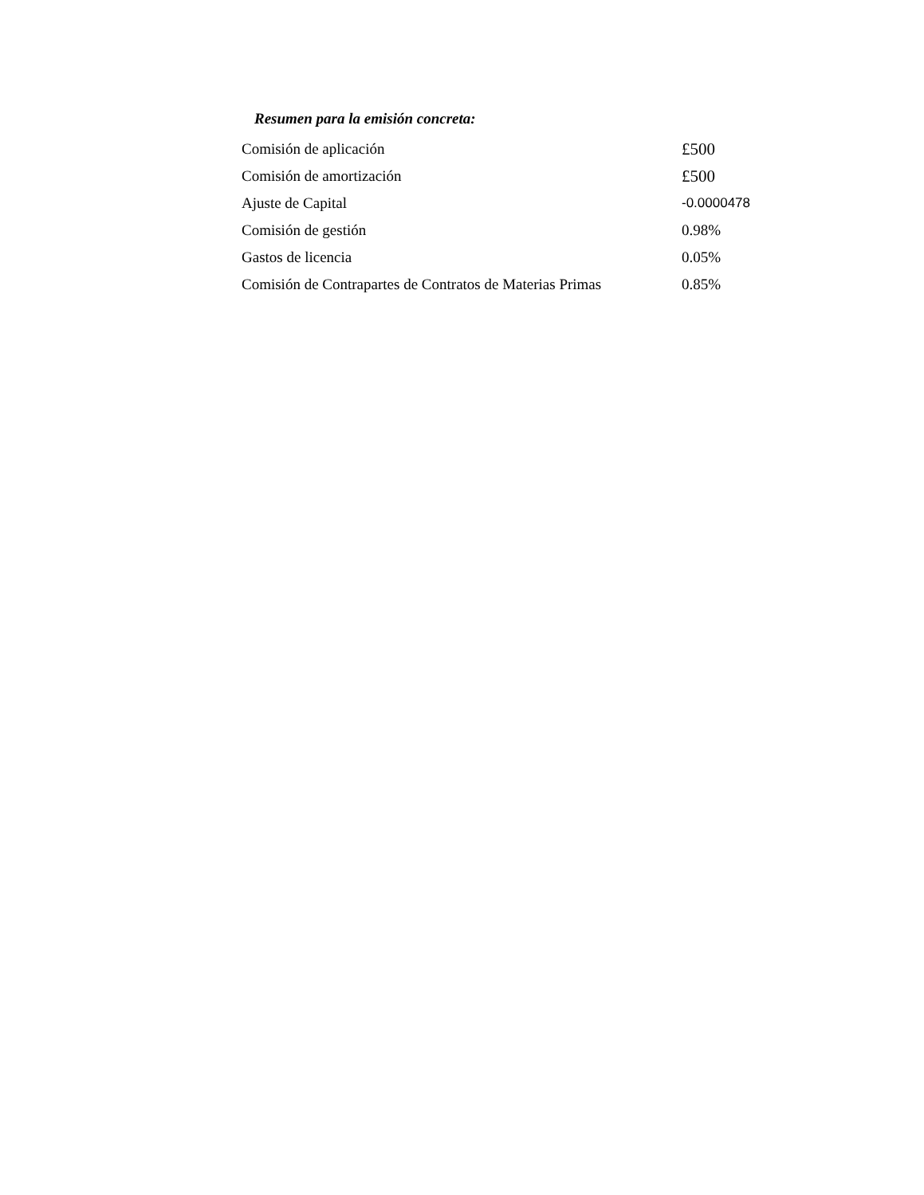Resumen para la emisión concreta:
| Comisión de aplicación | £500 |
| Comisión de amortización | £500 |
| Ajuste de Capital | -0.0000478 |
| Comisión de gestión | 0.98% |
| Gastos de licencia | 0.05% |
| Comisión de Contrapartes de Contratos de Materias Primas | 0.85% |